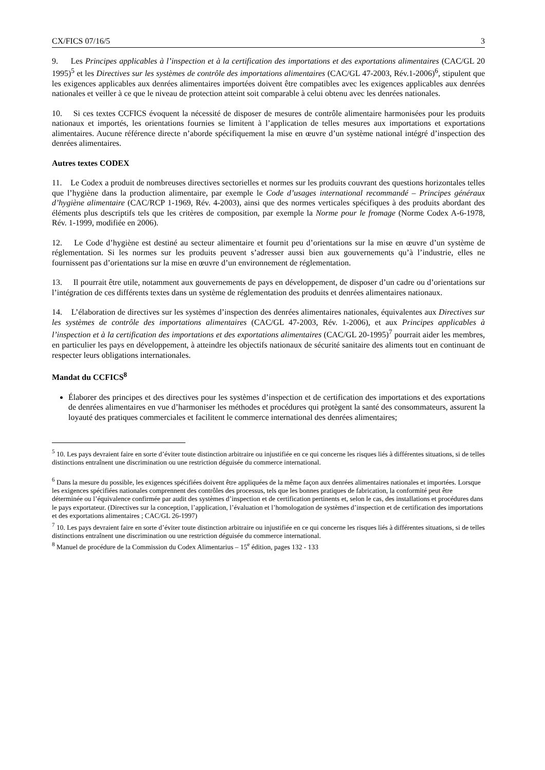CX/FICS 07/16/5 3
9. Les Principes applicables à l’inspection et à la certification des importations et des exportations alimentaires (CAC/GL 20 1995)<sup>5</sup> et les Directives sur les systèmes de contrôle des importations alimentaires (CAC/GL 47-2003, Rév.1-2006)<sup>6</sup>, stipulent que les exigences applicables aux denrées alimentaires importées doivent être compatibles avec les exigences applicables aux denrées nationales et veiller à ce que le niveau de protection atteint soit comparable à celui obtenu avec les denrées nationales.
10. Si ces textes CCFICS évoquent la nécessité de disposer de mesures de contrôle alimentaire harmonisées pour les produits nationaux et importés, les orientations fournies se limitent à l’application de telles mesures aux importations et exportations alimentaires. Aucune référence directe n’aborde spécifiquement la mise en œuvre d’un système national intégré d’inspection des denrées alimentaires.
Autres textes CODEX
11. Le Codex a produit de nombreuses directives sectorielles et normes sur les produits couvrant des questions horizontales telles que l’hygiène dans la production alimentaire, par exemple le Code d’usages international recommandé – Principes généraux d’hygiène alimentaire (CAC/RCP 1-1969, Rév. 4-2003), ainsi que des normes verticales spécifiques à des produits abordant des éléments plus descriptifs tels que les critères de composition, par exemple la Norme pour le fromage (Norme Codex A-6-1978, Rév. 1-1999, modifiée en 2006).
12. Le Code d’hygiène est destiné au secteur alimentaire et fournit peu d’orientations sur la mise en œuvre d’un système de réglementation. Si les normes sur les produits peuvent s’adresser aussi bien aux gouvernements qu’à l’industrie, elles ne fournissent pas d’orientations sur la mise en œuvre d’un environnement de réglementation.
13. Il pourrait être utile, notamment aux gouvernements de pays en développement, de disposer d’un cadre ou d’orientations sur l’intégration de ces différents textes dans un système de réglementation des produits et denrées alimentaires nationaux.
14. L’élaboration de directives sur les systèmes d’inspection des denrées alimentaires nationales, équivalentes aux Directives sur les systèmes de contrôle des importations alimentaires (CAC/GL 47-2003, Rév. 1-2006), et aux Principes applicables à l’inspection et à la certification des importations et des exportations alimentaires (CAC/GL 20-1995)<sup>7</sup> pourrait aider les membres, en particulier les pays en développement, à atteindre les objectifs nationaux de sécurité sanitaire des aliments tout en continuant de respecter leurs obligations internationales.
Mandat du CCFICS<sup>8</sup>
Élaborer des principes et des directives pour les systèmes d’inspection et de certification des importations et des exportations de denrées alimentaires en vue d’harmoniser les méthodes et procédures qui protègent la santé des consommateurs, assurent la loyauté des pratiques commerciales et facilitent le commerce international des denrées alimentaires;
<sup>5</sup> 10. Les pays devraient faire en sorte d’éviter toute distinction arbitraire ou injustifiée en ce qui concerne les risques liés à différentes situations, si de telles distinctions entraînent une discrimination ou une restriction déguisée du commerce international.
<sup>6</sup> Dans la mesure du possible, les exigences spécifiées doivent être appliquées de la même façon aux denrées alimentaires nationales et importées. Lorsque les exigences spécifiées nationales comprennent des contrôles des processus, tels que les bonnes pratiques de fabrication, la conformité peut être déterminée ou l’équivalence confirmée par audit des systèmes d’inspection et de certification pertinents et, selon le cas, des installations et procédures dans le pays exportateur. (Directives sur la conception, l’application, l’évaluation et l’homologation de systèmes d’inspection et de certification des importations et des exportations alimentaires ; CAC/GL 26-1997)
<sup>7</sup> 10. Les pays devraient faire en sorte d’éviter toute distinction arbitraire ou injustifiée en ce qui concerne les risques liés à différentes situations, si de telles distinctions entraînent une discrimination ou une restriction déguisée du commerce international.
<sup>8</sup> Manuel de procédure de la Commission du Codex Alimentarius – 15<sup>e</sup> édition, pages 132 - 133